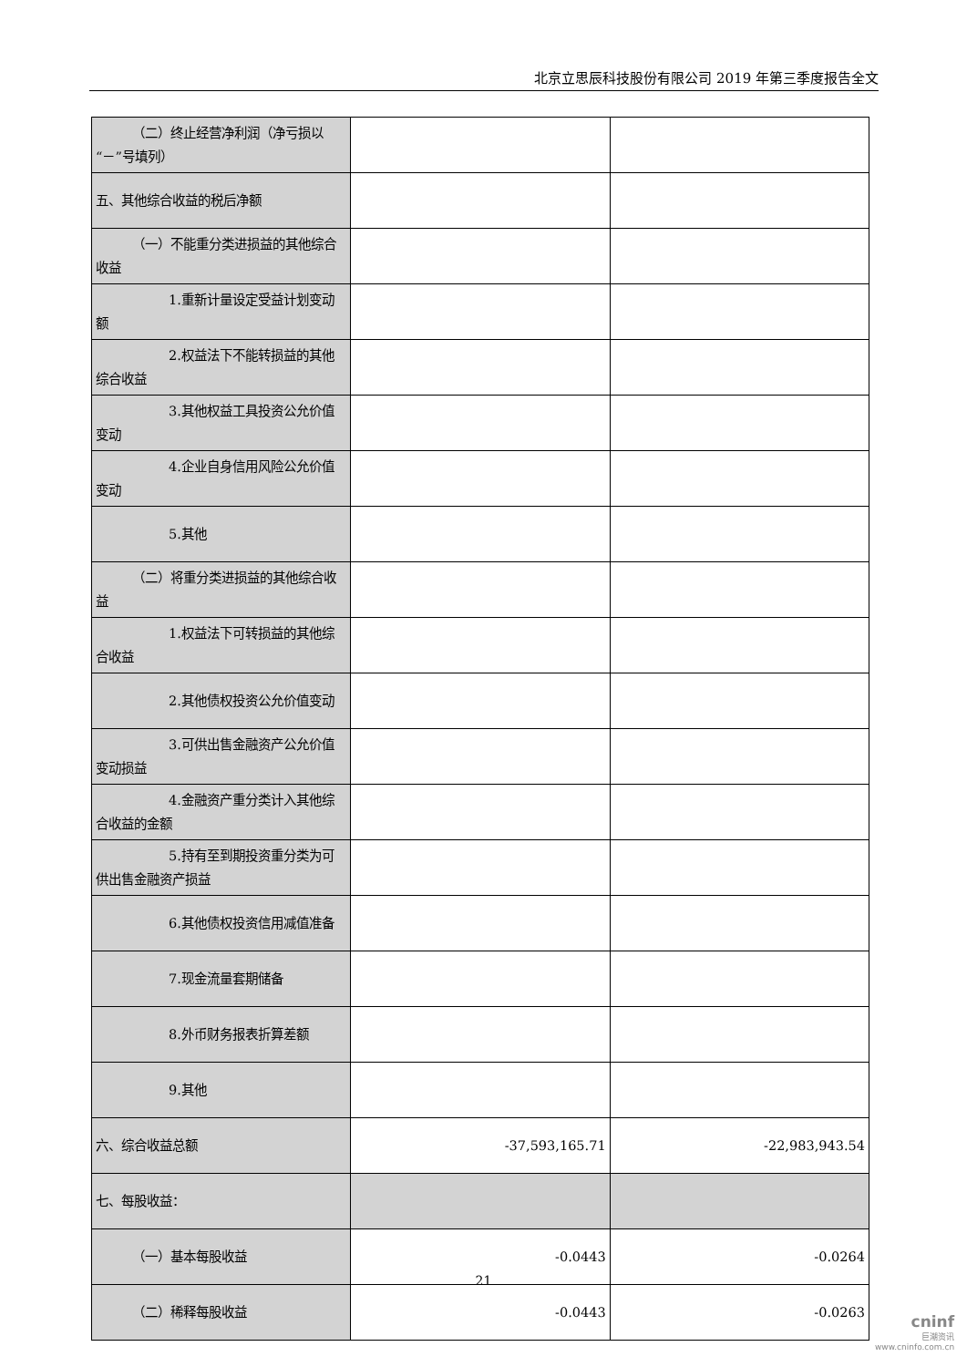北京立思辰科技股份有限公司 2019 年第三季度报告全文
| （二）终止经营净利润（净亏损以“－”号填列） | | |
| 五、其他综合收益的税后净额 | | |
| （一）不能重分类进损益的其他综合收益 | | |
| 1.重新计量设定受益计划变动额 | | |
| 2.权益法下不能转损益的其他综合收益 | | |
| 3.其他权益工具投资公允价值变动 | | |
| 4.企业自身信用风险公允价值变动 | | |
| 5.其他 | | |
| （二）将重分类进损益的其他综合收益 | | |
| 1.权益法下可转损益的其他综合收益 | | |
| 2.其他债权投资公允价值变动 | | |
| 3.可供出售金融资产公允价值变动损益 | | |
| 4.金融资产重分类计入其他综合收益的金额 | | |
| 5.持有至到期投资重分类为可供出售金融资产损益 | | |
| 6.其他债权投资信用减值准备 | | |
| 7.现金流量套期储备 | | |
| 8.外币财务报表折算差额 | | |
| 9.其他 | | |
| 六、综合收益总额 | -37,593,165.71 | -22,983,943.54 |
| 七、每股收益： | | |
| （一）基本每股收益 | -0.0443 | -0.0264 |
| （二）稀释每股收益 | -0.0443 | -0.0263 |
21
cninf
巨潮资讯
www.cninfo.com.cn